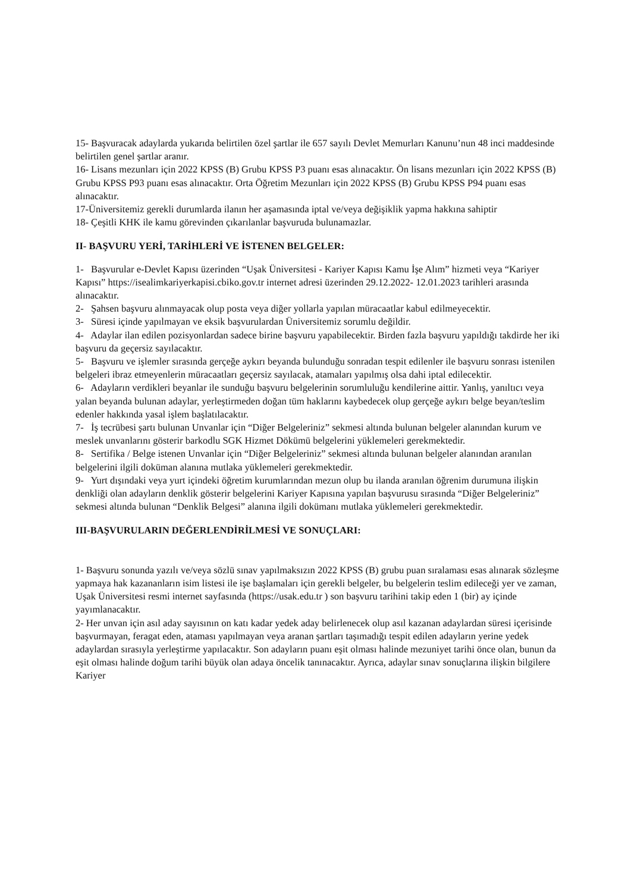15- Başvuracak adaylarda yukarıda belirtilen özel şartlar ile 657 sayılı Devlet Memurları Kanunu’nun 48 inci maddesinde belirtilen genel şartlar aranır.
16- Lisans mezunları için 2022 KPSS (B) Grubu KPSS P3 puanı esas alınacaktır. Ön lisans mezunları için 2022 KPSS (B) Grubu KPSS P93 puanı esas alınacaktır. Orta Öğretim Mezunları için 2022 KPSS (B) Grubu KPSS P94 puanı esas alınacaktır.
17-Üniversitemiz gerekli durumlarda ilanın her aşamasında iptal ve/veya değişiklik yapma hakkına sahiptir
18- Çeşitli KHK ile kamu görevinden çıkarılanlar başvuruda bulunamazlar.
II- BAŞVURU YERİ, TARİHLERİ VE İSTENEN BELGELER:
1- Başvurular e-Devlet Kapısı üzerinden “Uşak Üniversitesi - Kariyer Kapısı Kamu İşe Alım” hizmeti veya “Kariyer Kapısı” https://isealimkariyerkapisi.cbiko.gov.tr internet adresi üzerinden 29.12.2022- 12.01.2023 tarihleri arasında alınacaktır.
2- Şahsen başvuru alınmayacak olup posta veya diğer yollarla yapılan müracaatlar kabul edilmeyecektir.
3- Süresi içinde yapılmayan ve eksik başvurulardan Üniversitemiz sorumlu değildir.
4- Adaylar ilan edilen pozisyonlardan sadece birine başvuru yapabilecektir. Birden fazla başvuru yapıldığı takdirde her iki başvuru da geçersiz sayılacaktır.
5- Başvuru ve işlemler sırasında gerçeğe aykırı beyanda bulunduğu sonradan tespit edilenler ile başvuru sonrası istenilen belgeleri ibraz etmeyenlerin müracaatları geçersiz sayılacak, atamaları yapılmış olsa dahi iptal edilecektir.
6- Adayların verdikleri beyanlar ile sunduğu başvuru belgelerinin sorumluluğu kendilerine aittir. Yanlış, yanıltıcı veya yalan beyanda bulunan adaylar, yerleştirmeden doğan tüm haklarını kaybedecek olup gerçeğe aykırı belge beyan/teslim edenler hakkında yasal işlem başlatılacaktır.
7- İş tecrübesi şartı bulunan Unvanlar için “Diğer Belgeleriniz” sekmesi altında bulunan belgeler alanından kurum ve meslek unvanlarını gösterir barkodlu SGK Hizmet Dökümü belgelerini yüklemeleri gerekmektedir.
8- Sertifika / Belge istenen Unvanlar için “Diğer Belgeleriniz” sekmesi altında bulunan belgeler alanından aranılan belgelerini ilgili doküman alanına mutlaka yüklemeleri gerekmektedir.
9- Yurt dışındaki veya yurt içindeki öğretim kurumlarından mezun olup bu ilanda aranılan öğrenim durumuna ilişkin denkliği olan adayların denklik gösterir belgelerini Kariyer Kapısına yapılan başvurusu sırasında “Diğer Belgeleriniz” sekmesi altında bulunan “Denklik Belgesi” alanına ilgili dokümanı mutlaka yüklemeleri gerekmektedir.
III-BAŞVURULARIN DEĞERLENDİRİLMESİ VE SONUÇLARI:
1- Başvuru sonunda yazılı ve/veya sözlü sınav yapılmaksızın 2022 KPSS (B) grubu puan sıralaması esas alınarak sözleşme yapmaya hak kazananların isim listesi ile işe başlamaları için gerekli belgeler, bu belgelerin teslim edileceği yer ve zaman, Uşak Üniversitesi resmi internet sayfasında (https://usak.edu.tr ) son başvuru tarihini takip eden 1 (bir) ay içinde yayımlanacaktır.
2- Her unvan için asıl aday sayısının on katı kadar yedek aday belirlenecek olup asıl kazanan adaylardan süresi içerisinde başvurmayan, feragat eden, ataması yapılmayan veya aranan şartları taşımadığı tespit edilen adayların yerine yedek adaylardan sırasıyla yerleştirme yapılacaktır. Son adayların puanı eşit olması halinde mezuniyet tarihi önce olan, bunun da eşit olması halinde doğum tarihi büyük olan adaya öncelik tanınacaktır. Ayrıca, adaylar sınav sonuçlarına ilişkin bilgilere Kariyer